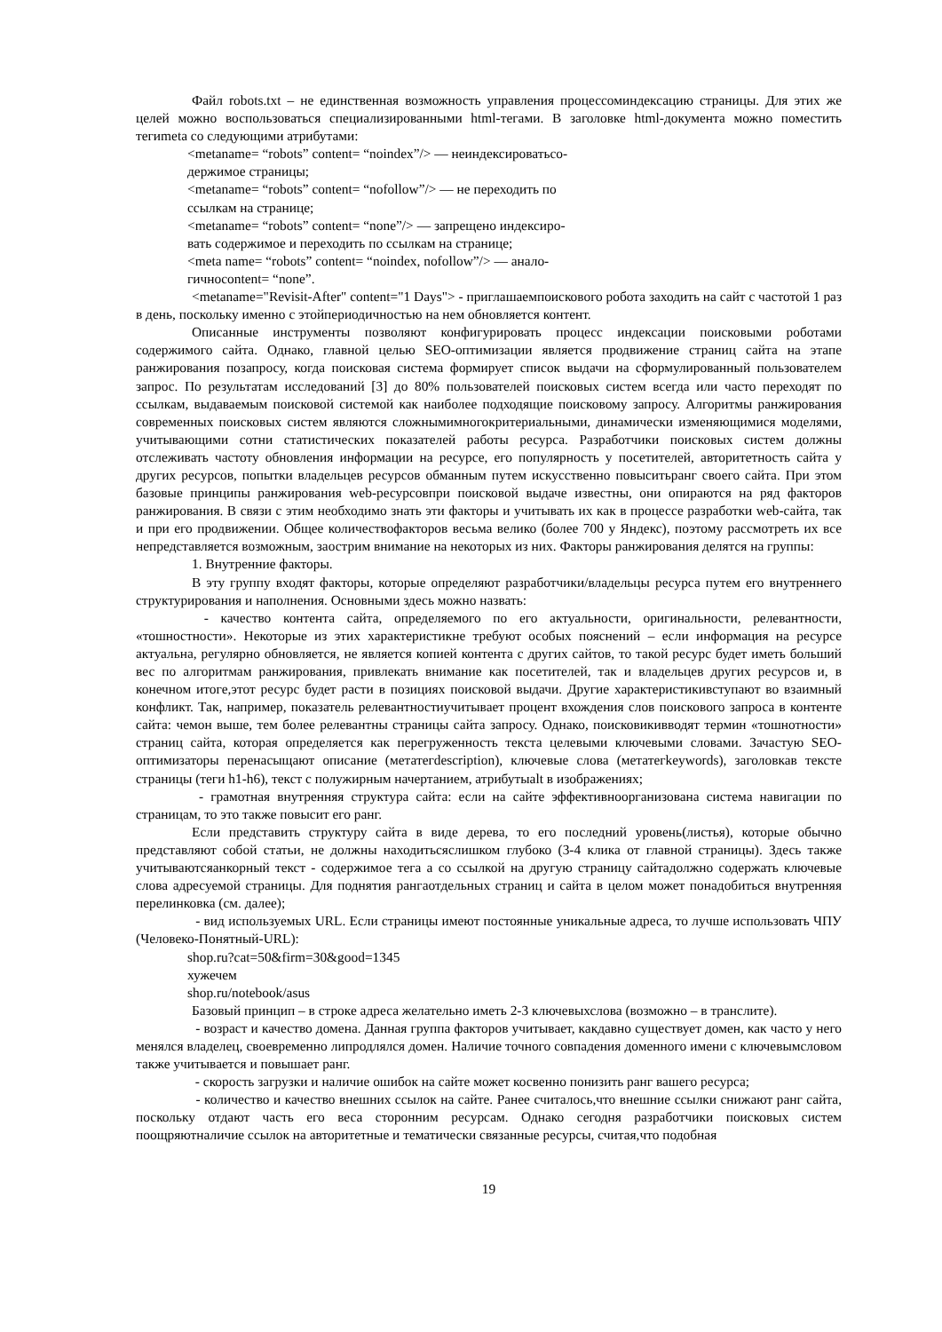Файл robots.txt – не единственная возможность управления процессоминдексацию страницы. Для этих же целей можно воспользоваться специализированными html-тегами. В заголовке html-документа можно поместить тегиmeta со следующими атрибутами:
<metaname= “robots” content= “noindex”/> — неиндексироватьсо-
держимое страницы;
<metaname= “robots” content= “nofollow”/> — не переходить по
ссылкам на странице;
<metaname= “robots” content= “none”/> — запрещено индексиро-
вать содержимое и переходить по ссылкам на странице;
<meta name= “robots” content= “noindex, nofollow”/> — анало-
гичноcontent= “none”.
<metaname="Revisit-After" content="1 Days"> - приглашаемпоискового робота заходить на сайт с частотой 1 раз в день, поскольку именно с этойпериодичностью на нем обновляется контент.
Описанные инструменты позволяют конфигурировать процесс индексации поисковыми роботами содержимого сайта. Однако, главной целью SEO-оптимизации является продвижение страниц сайта на этапе ранжирования позапросу, когда поисковая система формирует список выдачи на сформулированный пользователем запрос. По результатам исследований [3] до 80% пользователей поисковых систем всегда или часто переходят по ссылкам, выдаваемым поисковой системой как наиболее подходящие поисковому запросу. Алгоритмы ранжирования современных поисковых систем являются сложнымимногокритериальными, динамически изменяющимися моделями, учитывающими сотни статистических показателей работы ресурса. Разработчики поисковых систем должны отслеживать частоту обновления информации на ресурсе, его популярность у посетителей, авторитетность сайта у других ресурсов, попытки владельцев ресурсов обманным путем искусственно повыситьранг своего сайта. При этом базовые принципы ранжирования web-ресурсовпри поисковой выдаче известны, они опираются на ряд факторов ранжирования. В связи с этим необходимо знать эти факторы и учитывать их как в процессе разработки web-сайта, так и при его продвижении. Общее количествофакторов весьма велико (более 700 у Яндекс), поэтому рассмотреть их все непредставляется возможным, заострим внимание на некоторых из них. Факторы ранжирования делятся на группы:
1. Внутренние факторы.
В эту группу входят факторы, которые определяют разработчики/владельцы ресурса путем его внутреннего структурирования и наполнения. Основными здесь можно назвать:
- качество контента сайта, определяемого по его актуальности, оригинальности, релевантности, «тошностности». Некоторые из этих характеристикне требуют особых пояснений – если информация на ресурсе актуальна, регулярно обновляется, не является копией контента с других сайтов, то такой ресурс будет иметь больший вес по алгоритмам ранжирования, привлекать внимание как посетителей, так и владельцев других ресурсов и, в конечном итоге,этот ресурс будет расти в позициях поисковой выдачи. Другие характеристикивступают во взаимный конфликт. Так, например, показатель релевантностиучитывает процент вхождения слов поискового запроса в контенте сайта: чемон выше, тем более релевантны страницы сайта запросу. Однако, поисковикивводят термин «тошнотности» страниц сайта, которая определяется как перегруженность текста целевыми ключевыми словами. Зачастую SEO-оптимизаторы перенасыщают описание (метатегdescription), ключевые слова (метатегkeywords), заголовкав тексте страницы (теги h1-h6), текст с полужирным начертанием, атрибутыalt в изображениях;
- грамотная внутренняя структура сайта: если на сайте эффективноорганизована система навигации по страницам, то это также повысит его ранг.
Если представить структуру сайта в виде дерева, то его последний уровень(листья), которые обычно представляют собой статьи, не должны находитьсяслишком глубоко (3-4 клика от главной страницы). Здесь также учитываютсяанкорный текст - содержимое тега а со ссылкой на другую страницу сайтадолжно содержать ключевые слова адресуемой страницы. Для поднятия рангаотдельных страниц и сайта в целом может понадобиться внутренняя перелинковка (см. далее);
- вид используемых URL. Если страницы имеют постоянные уникальные адреса, то лучше использовать ЧПУ (Человеко-Понятный-URL):
shop.ru?cat=50&firm=30&good=1345
хужечем
shop.ru/notebook/asus
Базовый принцип – в строке адреса желательно иметь 2-3 ключевыхслова (возможно – в транслите).
- возраст и качество домена. Данная группа факторов учитывает, какдавно существует домен, как часто у него менялся владелец, своевременно липродлялся домен. Наличие точного совпадения доменного имени с ключевымсловом также учитывается и повышает ранг.
- скорость загрузки и наличие ошибок на сайте может косвенно понизить ранг вашего ресурса;
- количество и качество внешних ссылок на сайте. Ранее считалось,что внешние ссылки снижают ранг сайта, поскольку отдают часть его веса сторонним ресурсам. Однако сегодня разработчики поисковых систем поощряютналичие ссылок на авторитетные и тематически связанные ресурсы, считая,что подобная
19